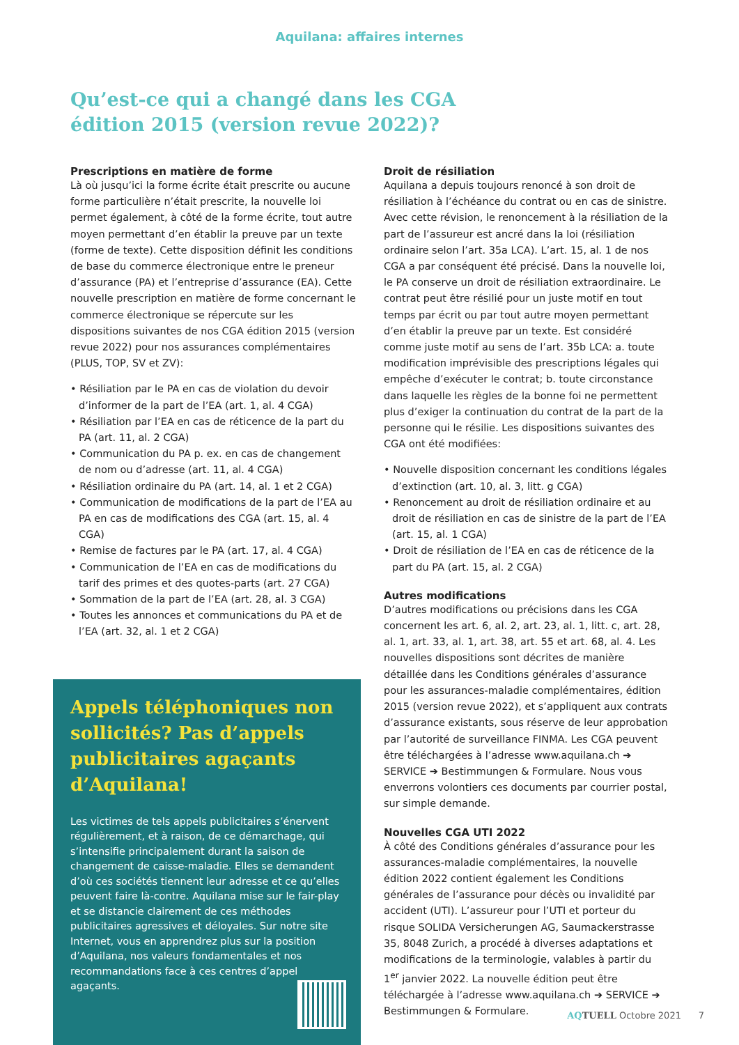Aquilana: affaires internes
Qu’est-ce qui a changé dans les CGA
édition 2015 (version revue 2022)?
Prescriptions en matière de forme
Là où jusqu’ici la forme écrite était prescrite ou aucune forme particulière n’était prescrite, la nouvelle loi permet également, à côté de la forme écrite, tout autre moyen permettant d’en établir la preuve par un texte (forme de texte). Cette disposition définit les conditions de base du commerce électronique entre le preneur d’assurance (PA) et l’entreprise d’assurance (EA). Cette nouvelle prescription en matière de forme concernant le commerce électronique se répercute sur les dispositions suivantes de nos CGA édition 2015 (version revue 2022) pour nos assurances complémentaires (PLUS, TOP, SV et ZV):
• Résiliation par le PA en cas de violation du devoir d’informer de la part de l’EA (art. 1, al. 4 CGA)
• Résiliation par l’EA en cas de réticence de la part du PA (art. 11, al. 2 CGA)
• Communication du PA p. ex. en cas de changement de nom ou d’adresse (art. 11, al. 4 CGA)
• Résiliation ordinaire du PA (art. 14, al. 1 et 2 CGA)
• Communication de modifications de la part de l’EA au PA en cas de modifications des CGA (art. 15, al. 4 CGA)
• Remise de factures par le PA (art. 17, al. 4 CGA)
• Communication de l’EA en cas de modifications du tarif des primes et des quotes-parts (art. 27 CGA)
• Sommation de la part de l’EA (art. 28, al. 3 CGA)
• Toutes les annonces et communications du PA et de l’EA (art. 32, al. 1 et 2 CGA)
Appels téléphoniques non sollicités? Pas d’appels publicitaires agaçants d’Aquilana!
Les victimes de tels appels publicitaires s’énervent régulièrement, et à raison, de ce démarchage, qui s’intensifie principalement durant la saison de changement de caisse-maladie. Elles se demandent d’où ces sociétés tiennent leur adresse et ce qu’elles peuvent faire là-contre. Aquilana mise sur le fair-play et se distancie clairement de ces méthodes publicitaires agressives et déloyales. Sur notre site Internet, vous en apprendrez plus sur la position d’Aquilana, nos valeurs fondamentales et nos recommandations face à ces centres d’appel agaçants.
Droit de résiliation
Aquilana a depuis toujours renoncé à son droit de résiliation à l’échéance du contrat ou en cas de sinistre. Avec cette révision, le renoncement à la résiliation de la part de l’assureur est ancré dans la loi (résiliation ordinaire selon l’art. 35a LCA). L’art. 15, al. 1 de nos CGA a par conséquent été précisé. Dans la nouvelle loi, le PA conserve un droit de résiliation extraordinaire. Le contrat peut être résilié pour un juste motif en tout temps par écrit ou par tout autre moyen permettant d’en établir la preuve par un texte. Est considéré comme juste motif au sens de l’art. 35b LCA: a. toute modification imprévisible des prescriptions légales qui empêche d’exécuter le contrat; b. toute circonstance dans laquelle les règles de la bonne foi ne permettent plus d’exiger la continuation du contrat de la part de la personne qui le résilie. Les dispositions suivantes des CGA ont été modifiées:
• Nouvelle disposition concernant les conditions légales d’extinction (art. 10, al. 3, litt. g CGA)
• Renoncement au droit de résiliation ordinaire et au droit de résiliation en cas de sinistre de la part de l’EA (art. 15, al. 1 CGA)
• Droit de résiliation de l’EA en cas de réticence de la part du PA (art. 15, al. 2 CGA)
Autres modifications
D’autres modifications ou précisions dans les CGA concernent les art. 6, al. 2, art. 23, al. 1, litt. c, art. 28, al. 1, art. 33, al. 1, art. 38, art. 55 et art. 68, al. 4. Les nouvelles dispositions sont décrites de manière détaillée dans les Conditions générales d’assurance pour les assurances-maladie complémentaires, édition 2015 (version revue 2022), et s’appliquent aux contrats d’assurance existants, sous réserve de leur approbation par l’autorité de surveillance FINMA. Les CGA peuvent être téléchargées à l’adresse www.aquilana.ch ➔ SERVICE ➔ Bestimmungen & Formulare. Nous vous enverrons volontiers ces documents par courrier postal, sur simple demande.
Nouvelles CGA UTI 2022
À côté des Conditions générales d’assurance pour les assurances-maladie complémentaires, la nouvelle édition 2022 contient également les Conditions générales de l’assurance pour décès ou invalidité par accident (UTI). L’assureur pour l’UTI et porteur du risque SOLIDA Versicherungen AG, Saumackerstrasse 35, 8048 Zurich, a procédé à diverses adaptations et modifications de la terminologie, valables à partir du 1<sup>er</sup> janvier 2022. La nouvelle édition peut être téléchargée à l’adresse www.aquilana.ch ➔ SERVICE ➔ Bestimmungen & Formulare.
AQTUELL Octobre 2021 7